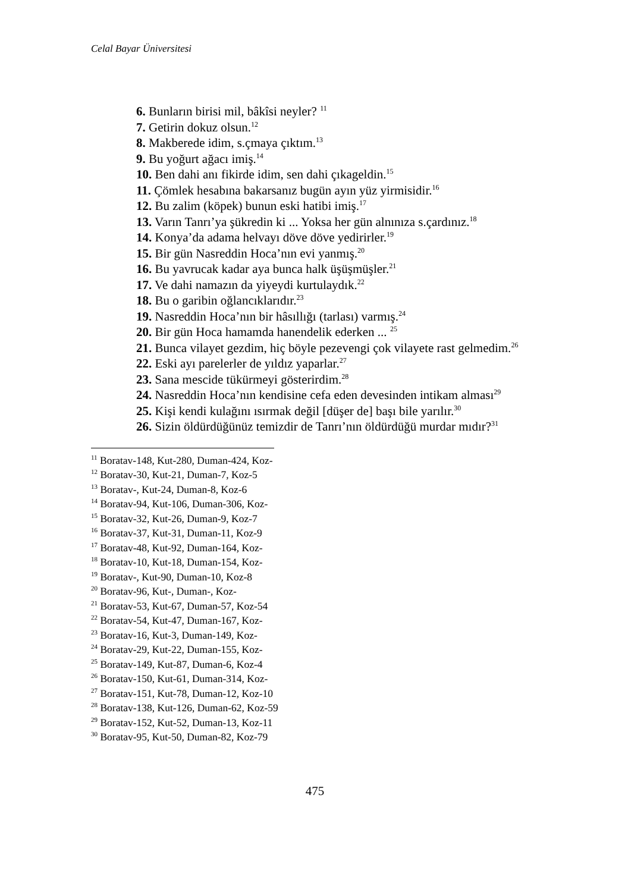Celal Bayar Üniversitesi
6. Bunların birisi mil, bâkîsi neyler? <sup>11</sup>
7. Getirin dokuz olsun.<sup>12</sup>
8. Makberede idim, s.çmaya çıktım.<sup>13</sup>
9. Bu yoğurt ağacı imiş.<sup>14</sup>
10. Ben dahi anı fikirde idim, sen dahi çıkageldin.<sup>15</sup>
11. Çömlek hesabına bakarsanız bugün ayın yüz yirmisidir.<sup>16</sup>
12. Bu zalim (köpek) bunun eski hatibi imiş.<sup>17</sup>
13. Varın Tanrı’ya şükredin ki ... Yoksa her gün alnınıza s.çardınız.<sup>18</sup>
14. Konya’da adama helvayı döve döve yedirirler.<sup>19</sup>
15. Bir gün Nasreddin Hoca’nın evi yanmış.<sup>20</sup>
16. Bu yavrucak kadar aya bunca halk üşüşmüşler.<sup>21</sup>
17. Ve dahi namazın da yiyeydi kurtulaydık.<sup>22</sup>
18. Bu o garibin oğlancıklarıdır.<sup>23</sup>
19. Nasreddin Hoca’nın bir hâsıllığı (tarlası) varmış.<sup>24</sup>
20. Bir gün Hoca hamamda hanendelik ederken ... <sup>25</sup>
21. Bunca vilayet gezdim, hiç böyle pezevengi çok vilayete rast gelmedim.<sup>26</sup>
22. Eski ayı parelerler de yıldız yaparlar.<sup>27</sup>
23. Sana mescide tükürmeyi gösterirdim.<sup>28</sup>
24. Nasreddin Hoca’nın kendisine cefa eden devesinden intikam alması<sup>29</sup>
25. Kişi kendi kulağını ısırmak değil [düşer de] başı bile yarılır.<sup>30</sup>
26. Sizin öldürdüğünüz temizdir de Tanrı’nın öldürdüğü murdar mıdır?<sup>31</sup>
<sup>11</sup> Boratav-148, Kut-280, Duman-424, Koz-
<sup>12</sup> Boratav-30, Kut-21, Duman-7, Koz-5
<sup>13</sup> Boratav-, Kut-24, Duman-8, Koz-6
<sup>14</sup> Boratav-94, Kut-106, Duman-306, Koz-
<sup>15</sup> Boratav-32, Kut-26, Duman-9, Koz-7
<sup>16</sup> Boratav-37, Kut-31, Duman-11, Koz-9
<sup>17</sup> Boratav-48, Kut-92, Duman-164, Koz-
<sup>18</sup> Boratav-10, Kut-18, Duman-154, Koz-
<sup>19</sup> Boratav-, Kut-90, Duman-10, Koz-8
<sup>20</sup> Boratav-96, Kut-, Duman-, Koz-
<sup>21</sup> Boratav-53, Kut-67, Duman-57, Koz-54
<sup>22</sup> Boratav-54, Kut-47, Duman-167, Koz-
<sup>23</sup> Boratav-16, Kut-3, Duman-149, Koz-
<sup>24</sup> Boratav-29, Kut-22, Duman-155, Koz-
<sup>25</sup> Boratav-149, Kut-87, Duman-6, Koz-4
<sup>26</sup> Boratav-150, Kut-61, Duman-314, Koz-
<sup>27</sup> Boratav-151, Kut-78, Duman-12, Koz-10
<sup>28</sup> Boratav-138, Kut-126, Duman-62, Koz-59
<sup>29</sup> Boratav-152, Kut-52, Duman-13, Koz-11
<sup>30</sup> Boratav-95, Kut-50, Duman-82, Koz-79
475